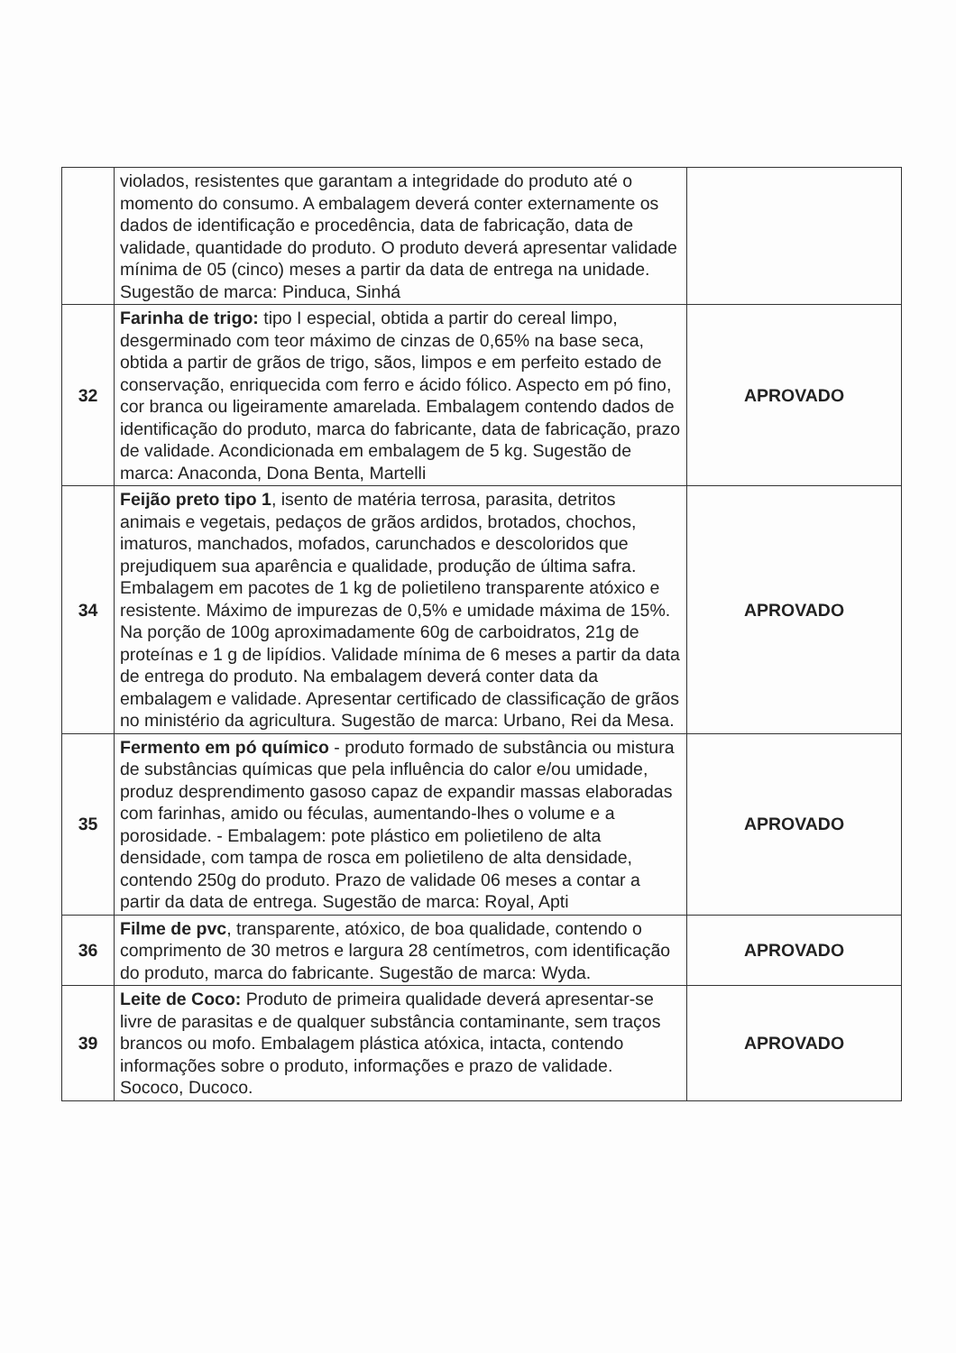| | violados, resistentes que garantam a integridade do produto até o momento do consumo. A embalagem deverá conter externamente os dados de identificação e procedência, data de fabricação, data de validade, quantidade do produto. O produto deverá apresentar validade mínima de 05 (cinco) meses a partir da data de entrega na unidade. Sugestão de marca: Pinduca, Sinhá | |
| 32 | Farinha de trigo: tipo I especial, obtida a partir do cereal limpo, desgerminado com teor máximo de cinzas de 0,65% na base seca, obtida a partir de grãos de trigo, sãos, limpos e em perfeito estado de conservação, enriquecida com ferro e ácido fólico. Aspecto em pó fino, cor branca ou ligeiramente amarelada. Embalagem contendo dados de identificação do produto, marca do fabricante, data de fabricação, prazo de validade. Acondicionada em embalagem de 5 kg. Sugestão de marca: Anaconda, Dona Benta, Martelli | APROVADO |
| 34 | Feijão preto tipo 1 , isento de matéria terrosa, parasita, detritos animais e vegetais, pedaços de grãos ardidos, brotados, chochos, imaturos, manchados, mofados, carunchados e descoloridos que prejudiquem sua aparência e qualidade, produção de última safra. Embalagem em pacotes de 1 kg de polietileno transparente atóxico e resistente. Máximo de impurezas de 0,5% e umidade máxima de 15%. Na porção de 100g aproximadamente 60g de carboidratos, 21g de proteínas e 1 g de lipídios. Validade mínima de 6 meses a partir da data de entrega do produto. Na embalagem deverá conter data da embalagem e validade. Apresentar certificado de classificação de grãos no ministério da agricultura. Sugestão de marca: Urbano, Rei da Mesa. | APROVADO |
| 35 | Fermento em pó químico - produto formado de substância ou mistura de substâncias químicas que pela influência do calor e/ou umidade, produz desprendimento gasoso capaz de expandir massas elaboradas com farinhas, amido ou féculas, aumentando-lhes o volume e a porosidade. - Embalagem: pote plástico em polietileno de alta densidade, com tampa de rosca em polietileno de alta densidade, contendo 250g do produto. Prazo de validade 06 meses a contar a partir da data de entrega. Sugestão de marca: Royal, Apti | APROVADO |
| 36 | Filme de pvc , transparente, atóxico, de boa qualidade, contendo o comprimento de 30 metros e largura 28 centímetros, com identificação do produto, marca do fabricante. Sugestão de marca: Wyda. | APROVADO |
| 39 | Leite de Coco: Produto de primeira qualidade deverá apresentar-se livre de parasitas e de qualquer substância contaminante, sem traços brancos ou mofo. Embalagem plástica atóxica, intacta, contendo informações sobre o produto, informações e prazo de validade. Sococo, Ducoco. | APROVADO |